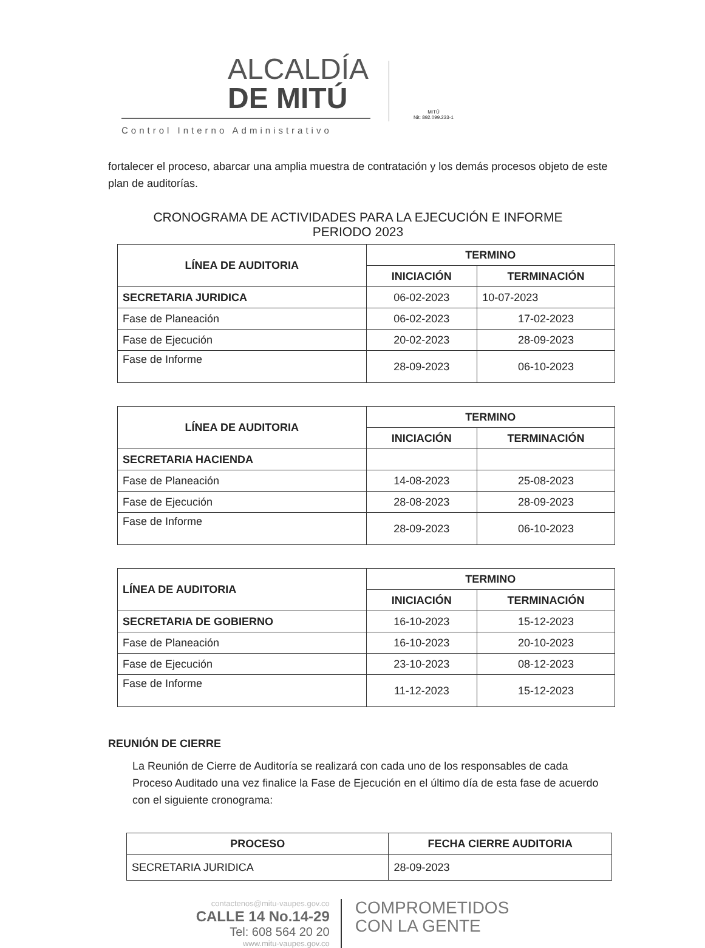ALCALDÍA
DE MITÚ
Control Interno Administrativo
MITÚ
Nit: 892.099.233-1
fortalecer el proceso, abarcar una amplia muestra de contratación y los demás procesos objeto de este plan de auditorías.
CRONOGRAMA DE ACTIVIDADES PARA LA EJECUCIÓN E INFORME
PERIODO 2023
| LÍNEA DE AUDITORIA | TERMINO | |
| --- | --- | --- |
| | INICIACIÓN | TERMINACIÓN |
| SECRETARIA JURIDICA | 06-02-2023 | 10-07-2023 |
| Fase de Planeación | 06-02-2023 | 17-02-2023 |
| Fase de Ejecución | 20-02-2023 | 28-09-2023 |
| Fase de Informe | 28-09-2023 | 06-10-2023 |
| LÍNEA DE AUDITORIA | TERMINO | |
| --- | --- | --- |
| | INICIACIÓN | TERMINACIÓN |
| SECRETARIA HACIENDA | | |
| Fase de Planeación | 14-08-2023 | 25-08-2023 |
| Fase de Ejecución | 28-08-2023 | 28-09-2023 |
| Fase de Informe | 28-09-2023 | 06-10-2023 |
| LÍNEA DE AUDITORIA | TERMINO | |
| --- | --- | --- |
| | INICIACIÓN | TERMINACIÓN |
| SECRETARIA DE GOBIERNO | 16-10-2023 | 15-12-2023 |
| Fase de Planeación | 16-10-2023 | 20-10-2023 |
| Fase de Ejecución | 23-10-2023 | 08-12-2023 |
| Fase de Informe | 11-12-2023 | 15-12-2023 |
REUNIÓN DE CIERRE
La Reunión de Cierre de Auditoría se realizará con cada uno de los responsables de cada Proceso Auditado una vez finalice la Fase de Ejecución en el último día de esta fase de acuerdo con el siguiente cronograma:
| PROCESO | FECHA CIERRE AUDITORIA |
| --- | --- |
| SECRETARIA JURIDICA | 28-09-2023 |
contactenos@mitu-vaupes.gov.co
CALLE 14 No.14-29
Tel: 608 564 20 20
www.mitu-vaupes.gov.co
COMPROMETIDOS
CON LA GENTE